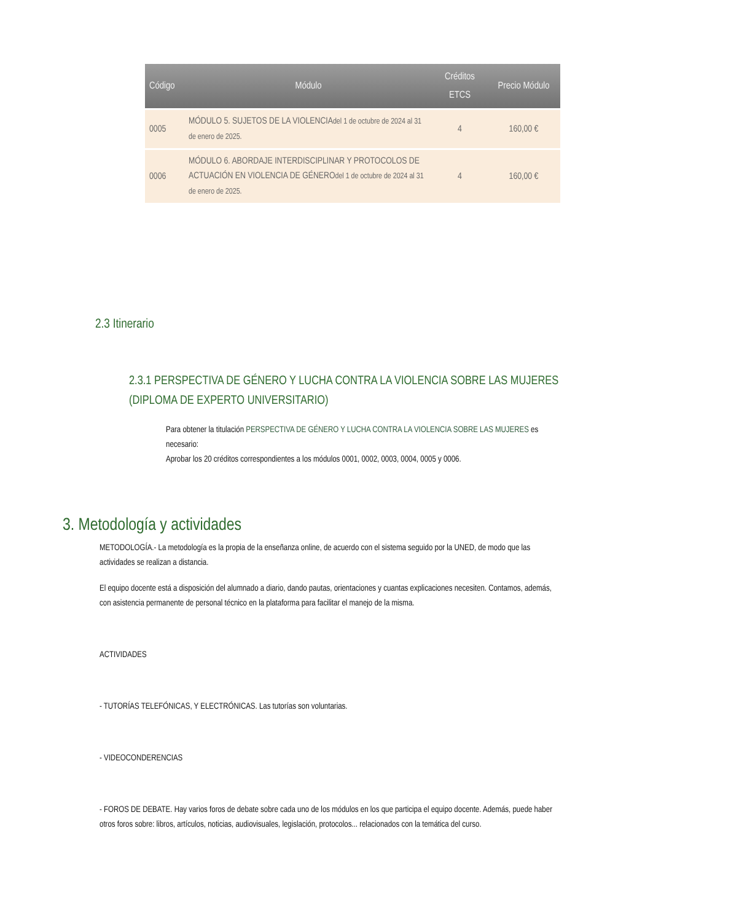| Código | Módulo | Créditos ETCS | Precio Módulo |
| --- | --- | --- | --- |
| 0005 | MÓDULO 5. SUJETOS DE LA VIOLENCIA del 1 de octubre de 2024 al 31 de enero de 2025. | 4 | 160,00 € |
| 0006 | MÓDULO 6. ABORDAJE INTERDISCIPLINAR Y PROTOCOLOS DE ACTUACIÓN EN VIOLENCIA DE GÉNERO del 1 de octubre de 2024 al 31 de enero de 2025. | 4 | 160,00 € |
2.3 Itinerario
2.3.1 PERSPECTIVA DE GÉNERO Y LUCHA CONTRA LA VIOLENCIA SOBRE LAS MUJERES (DIPLOMA DE EXPERTO UNIVERSITARIO)
Para obtener la titulación PERSPECTIVA DE GÉNERO Y LUCHA CONTRA LA VIOLENCIA SOBRE LAS MUJERES es necesario:
Aprobar los 20 créditos correspondientes a los módulos 0001, 0002, 0003, 0004, 0005 y 0006.
3. Metodología y actividades
METODOLOGÍA.- La metodología es la propia de la enseñanza online, de acuerdo con el sistema seguido por la UNED, de modo que las actividades se realizan a distancia.
El equipo docente está a disposición del alumnado a diario, dando pautas, orientaciones y cuantas explicaciones necesiten. Contamos, además, con asistencia permanente de personal técnico en la plataforma para facilitar el manejo de la misma.
ACTIVIDADES
- TUTORÍAS TELEFÓNICAS, Y ELECTRÓNICAS. Las tutorías son voluntarias.
- VIDEOCONDERENCIAS
- FOROS DE DEBATE. Hay varios foros de debate sobre cada uno de los módulos en los que participa el equipo docente. Además, puede haber otros foros sobre: libros, artículos, noticias, audiovisuales, legislación, protocolos... relacionados con la temática del curso.